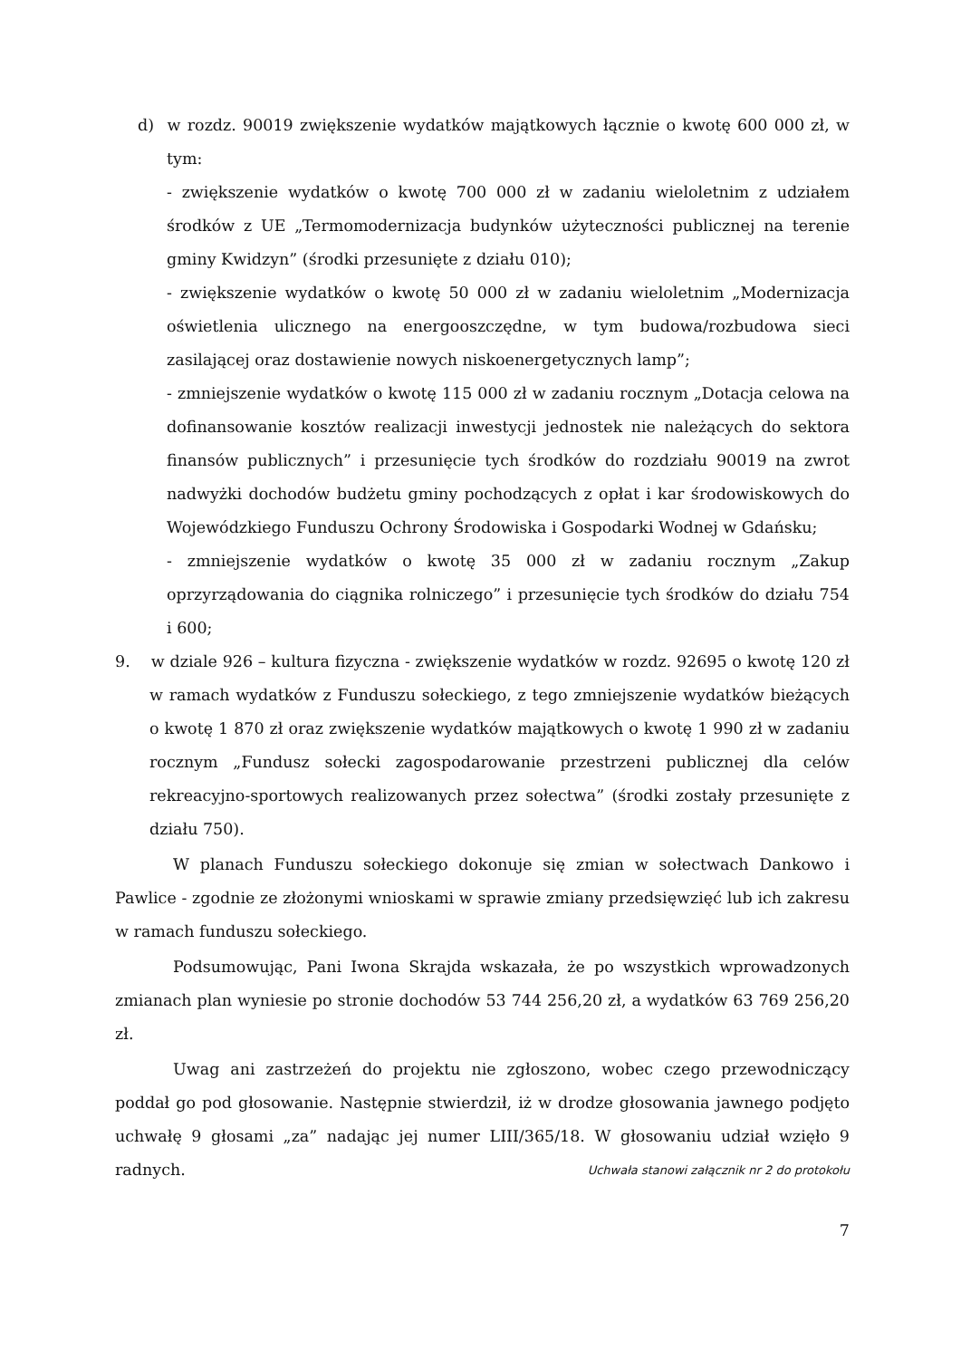d) w rozdz. 90019 zwiększenie wydatków majątkowych łącznie o kwotę 600 000 zł, w tym:
- zwiększenie wydatków o kwotę 700 000 zł w zadaniu wieloletnim z udziałem środków z UE „Termomodernizacja budynków użyteczności publicznej na terenie gminy Kwidzyn” (środki przesunięte z działu 010);
- zwiększenie wydatków o kwotę 50 000 zł w zadaniu wieloletnim „Modernizacja oświetlenia ulicznego na energooszczędne, w tym budowa/rozbudowa sieci zasilającej oraz dostawienie nowych niskoenergetycznych lamp”;
- zmniejszenie wydatków o kwotę 115 000 zł w zadaniu rocznym „Dotacja celowa na dofinansowanie kosztów realizacji inwestycji jednostek nie należących do sektora finansów publicznych” i przesunięcie tych środków do rozdziału 90019 na zwrot nadwyżki dochodów budżetu gminy pochodzących z opłat i kar środowiskowych do Wojewódzkiego Funduszu Ochrony Środowiska i Gospodarki Wodnej w Gdańsku;
- zmniejszenie wydatków o kwotę 35 000 zł w zadaniu rocznym „Zakup oprzyrządowania do ciągnika rolniczego” i przesunięcie tych środków do działu 754 i 600;
9. w dziale 926 – kultura fizyczna - zwiększenie wydatków w rozdz. 92695 o kwotę 120 zł w ramach wydatków z Funduszu sołeckiego, z tego zmniejszenie wydatków bieżących o kwotę 1 870 zł oraz zwiększenie wydatków majątkowych o kwotę 1 990 zł w zadaniu rocznym „Fundusz sołecki zagospodarowanie przestrzeni publicznej dla celów rekreacyjno-sportowych realizowanych przez sołectwa” (środki zostały przesunięte z działu 750).
W planach Funduszu sołeckiego dokonuje się zmian w sołectwach Dankowo i Pawlice - zgodnie ze złożonymi wnioskami w sprawie zmiany przedsięwzięć lub ich zakresu w ramach funduszu sołeckiego.
Podsumowując, Pani Iwona Skrajda wskazała, że po wszystkich wprowadzonych zmianach plan wyniesie po stronie dochodów 53 744 256,20 zł, a wydatków 63 769 256,20 zł.
Uwag ani zastrzeżeń do projektu nie zgłoszono, wobec czego przewodniczący poddał go pod głosowanie. Następnie stwierdził, iż w drodze głosowania jawnego podjęto uchwałę 9 głosami „za” nadając jej numer LIII/365/18. W głosowaniu udział wzięło 9 radnych. Uchwała stanowi załącznik nr 2 do protokołu
7